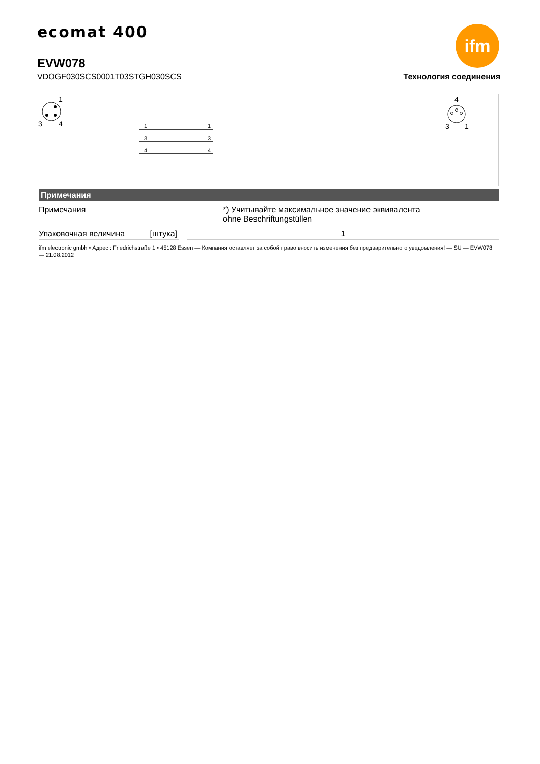ecomat 400
EVW078
VDOGF030SCS0001T03STGH030SCS Технология соединения
ifm
1
3
4
1
1
3
3
4
4
4
3
1
Примечания
| Примечания | | *) Учитывайте максимальное значение эквивалента ohne Beschriftungstüllen |
| Упаковочная величина [штука] | | 1 |
ifm electronic gmbh • Адрес : Friedrichstraße 1 • 45128 Essen — Компания оставляет за собой право вносить изменения без предварительного уведомления! — SU — EVW078 — 21.08.2012